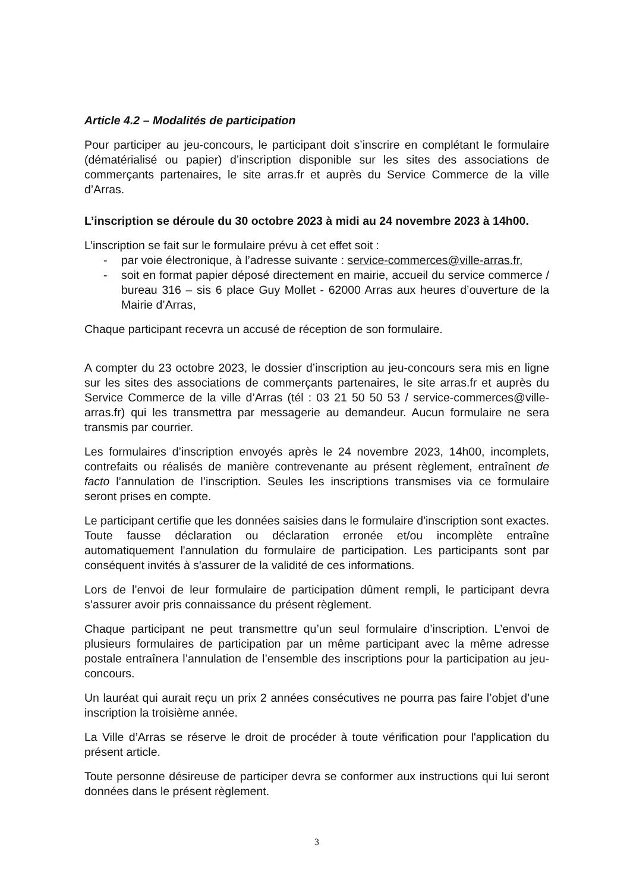Article 4.2 – Modalités de participation
Pour participer au jeu-concours, le participant doit s’inscrire en complétant le formulaire (dématérialisé ou papier) d’inscription disponible sur les sites des associations de commerçants partenaires, le site arras.fr et auprès du Service Commerce de la ville d’Arras.
L’inscription se déroule du 30 octobre 2023 à midi au 24 novembre 2023 à 14h00.
L’inscription se fait sur le formulaire prévu à cet effet soit :
- par voie électronique, à l’adresse suivante : service-commerces@ville-arras.fr,
- soit en format papier déposé directement en mairie, accueil du service commerce / bureau 316 – sis 6 place Guy Mollet - 62000 Arras aux heures d’ouverture de la Mairie d’Arras,
Chaque participant recevra un accusé de réception de son formulaire.
A compter du 23 octobre 2023, le dossier d’inscription au jeu-concours sera mis en ligne sur les sites des associations de commerçants partenaires, le site arras.fr et auprès du Service Commerce de la ville d’Arras (tél : 03 21 50 50 53 / service-commerces@ville-arras.fr) qui les transmettra par messagerie au demandeur. Aucun formulaire ne sera transmis par courrier.
Les formulaires d’inscription envoyés après le 24 novembre 2023, 14h00, incomplets, contrefaits ou réalisés de manière contrevenante au présent règlement, entraînent de facto l’annulation de l’inscription. Seules les inscriptions transmises via ce formulaire seront prises en compte.
Le participant certifie que les données saisies dans le formulaire d'inscription sont exactes. Toute fausse déclaration ou déclaration erronée et/ou incomplète entraîne automatiquement l'annulation du formulaire de participation. Les participants sont par conséquent invités à s'assurer de la validité de ces informations.
Lors de l’envoi de leur formulaire de participation dûment rempli, le participant devra s’assurer avoir pris connaissance du présent règlement.
Chaque participant ne peut transmettre qu’un seul formulaire d’inscription. L’envoi de plusieurs formulaires de participation par un même participant avec la même adresse postale entraînera l’annulation de l’ensemble des inscriptions pour la participation au jeu-concours.
Un lauréat qui aurait reçu un prix 2 années consécutives ne pourra pas faire l’objet d’une inscription la troisième année.
La Ville d’Arras se réserve le droit de procéder à toute vérification pour l'application du présent article.
Toute personne désireuse de participer devra se conformer aux instructions qui lui seront données dans le présent règlement.
3